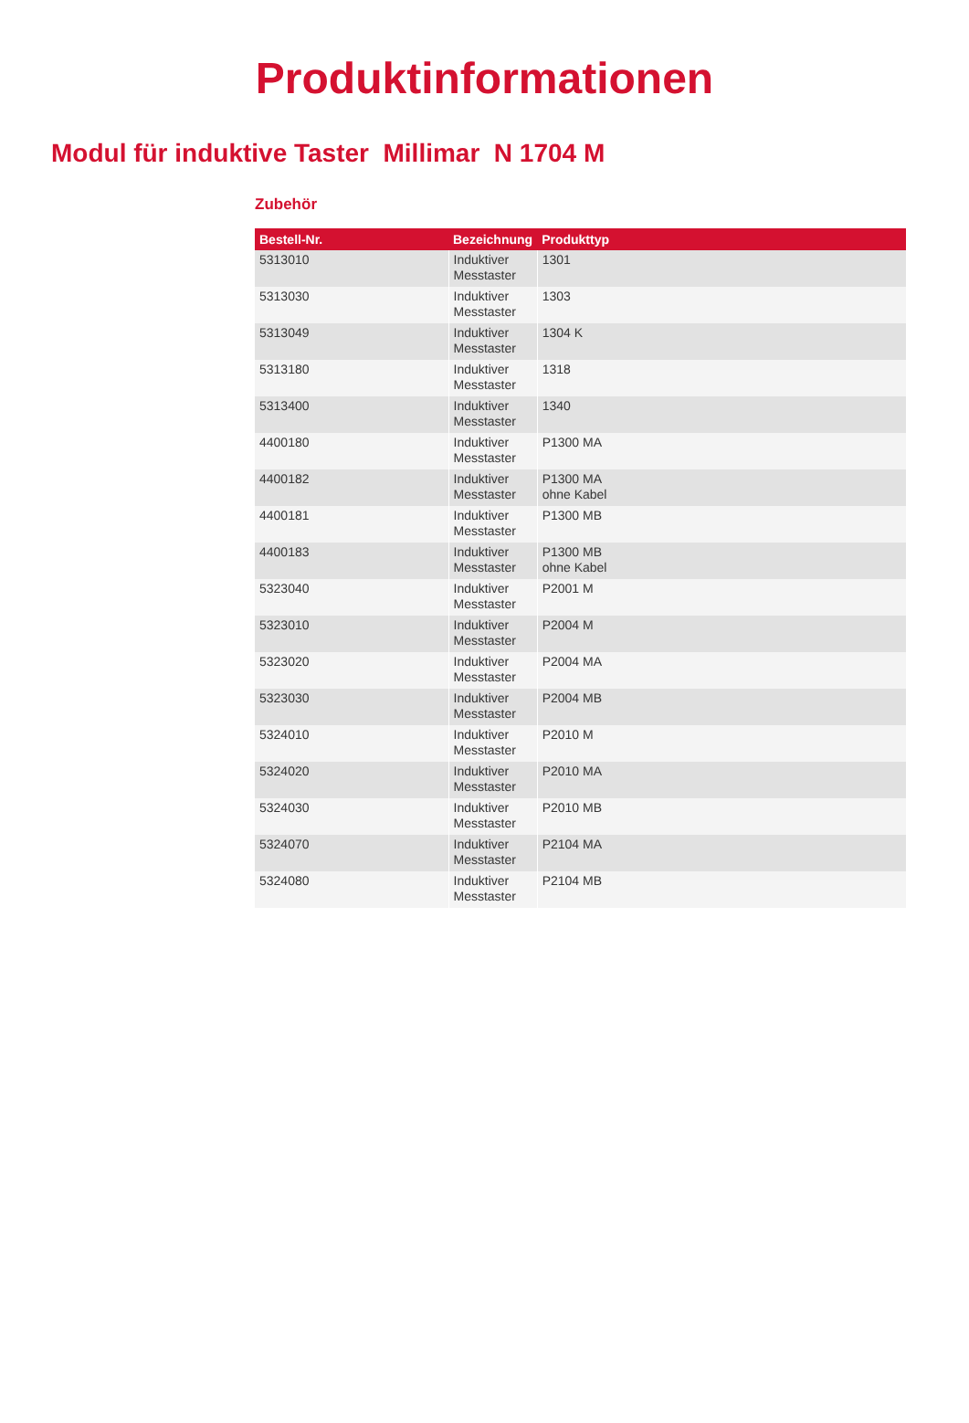Produktinformationen
Modul für induktive Taster Millimar N 1704 M
Zubehör
| Bestell-Nr. | Bezeichnung | Produkttyp |
| --- | --- | --- |
| 5313010 | Induktiver Messtaster | 1301 |
| 5313030 | Induktiver Messtaster | 1303 |
| 5313049 | Induktiver Messtaster | 1304 K |
| 5313180 | Induktiver Messtaster | 1318 |
| 5313400 | Induktiver Messtaster | 1340 |
| 4400180 | Induktiver Messtaster | P1300 MA |
| 4400182 | Induktiver Messtaster | P1300 MA ohne Kabel |
| 4400181 | Induktiver Messtaster | P1300 MB |
| 4400183 | Induktiver Messtaster | P1300 MB ohne Kabel |
| 5323040 | Induktiver Messtaster | P2001 M |
| 5323010 | Induktiver Messtaster | P2004 M |
| 5323020 | Induktiver Messtaster | P2004 MA |
| 5323030 | Induktiver Messtaster | P2004 MB |
| 5324010 | Induktiver Messtaster | P2010 M |
| 5324020 | Induktiver Messtaster | P2010 MA |
| 5324030 | Induktiver Messtaster | P2010 MB |
| 5324070 | Induktiver Messtaster | P2104 MA |
| 5324080 | Induktiver Messtaster | P2104 MB |